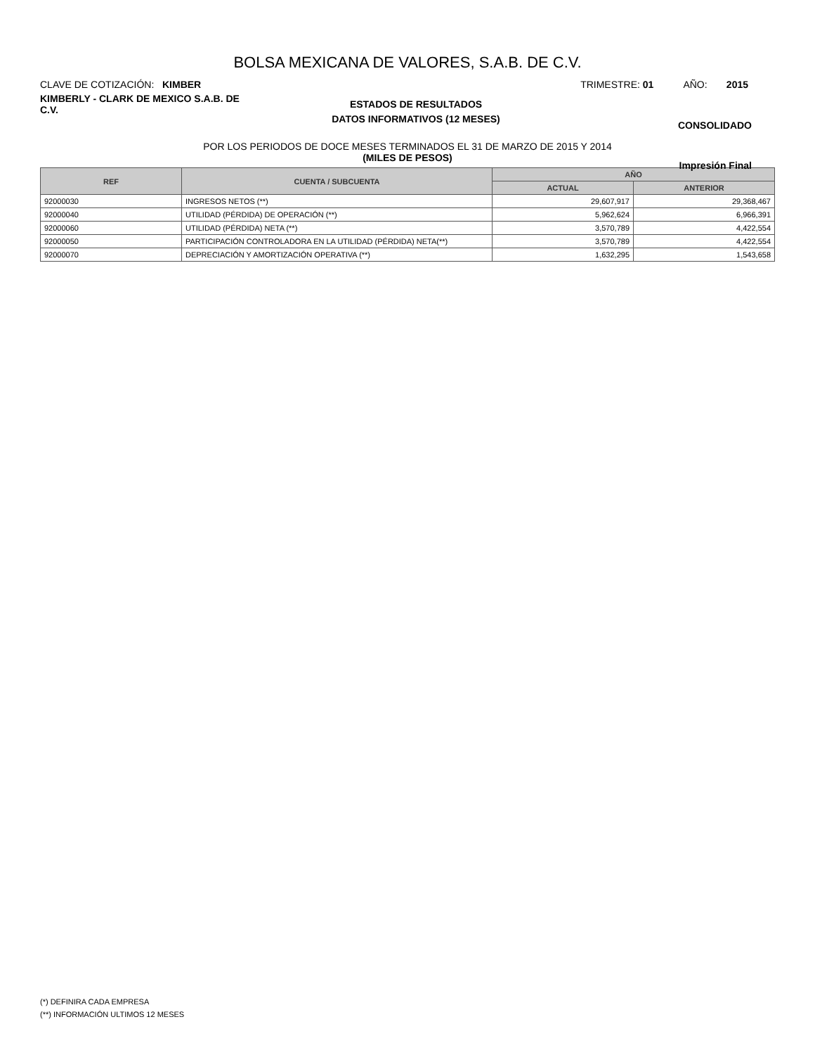BOLSA MEXICANA DE VALORES, S.A.B. DE C.V.
CLAVE DE COTIZACIÓN: KIMBER TRIMESTRE: 01 AÑO: 2015
KIMBERLY - CLARK DE MEXICO S.A.B. DE C.V.
ESTADOS DE RESULTADOS
DATOS INFORMATIVOS (12 MESES)
CONSOLIDADO
POR LOS PERIODOS DE DOCE MESES TERMINADOS EL 31 DE MARZO DE 2015 Y 2014
(MILES DE PESOS)
Impresión Final
| REF | CUENTA / SUBCUENTA | AÑO | |
| --- | --- | --- | --- |
| | | ACTUAL | ANTERIOR |
| 92000030 | INGRESOS NETOS (**) | 29,607,917 | 29,368,467 |
| 92000040 | UTILIDAD (PÉRDIDA) DE OPERACIÓN (**) | 5,962,624 | 6,966,391 |
| 92000060 | UTILIDAD (PÉRDIDA) NETA (**) | 3,570,789 | 4,422,554 |
| 92000050 | PARTICIPACIÓN CONTROLADORA EN LA UTILIDAD (PÉRDIDA) NETA(**) | 3,570,789 | 4,422,554 |
| 92000070 | DEPRECIACIÓN Y AMORTIZACIÓN OPERATIVA (**) | 1,632,295 | 1,543,658 |
(*) DEFINIRA CADA EMPRESA
(**) INFORMACIÓN ULTIMOS 12 MESES